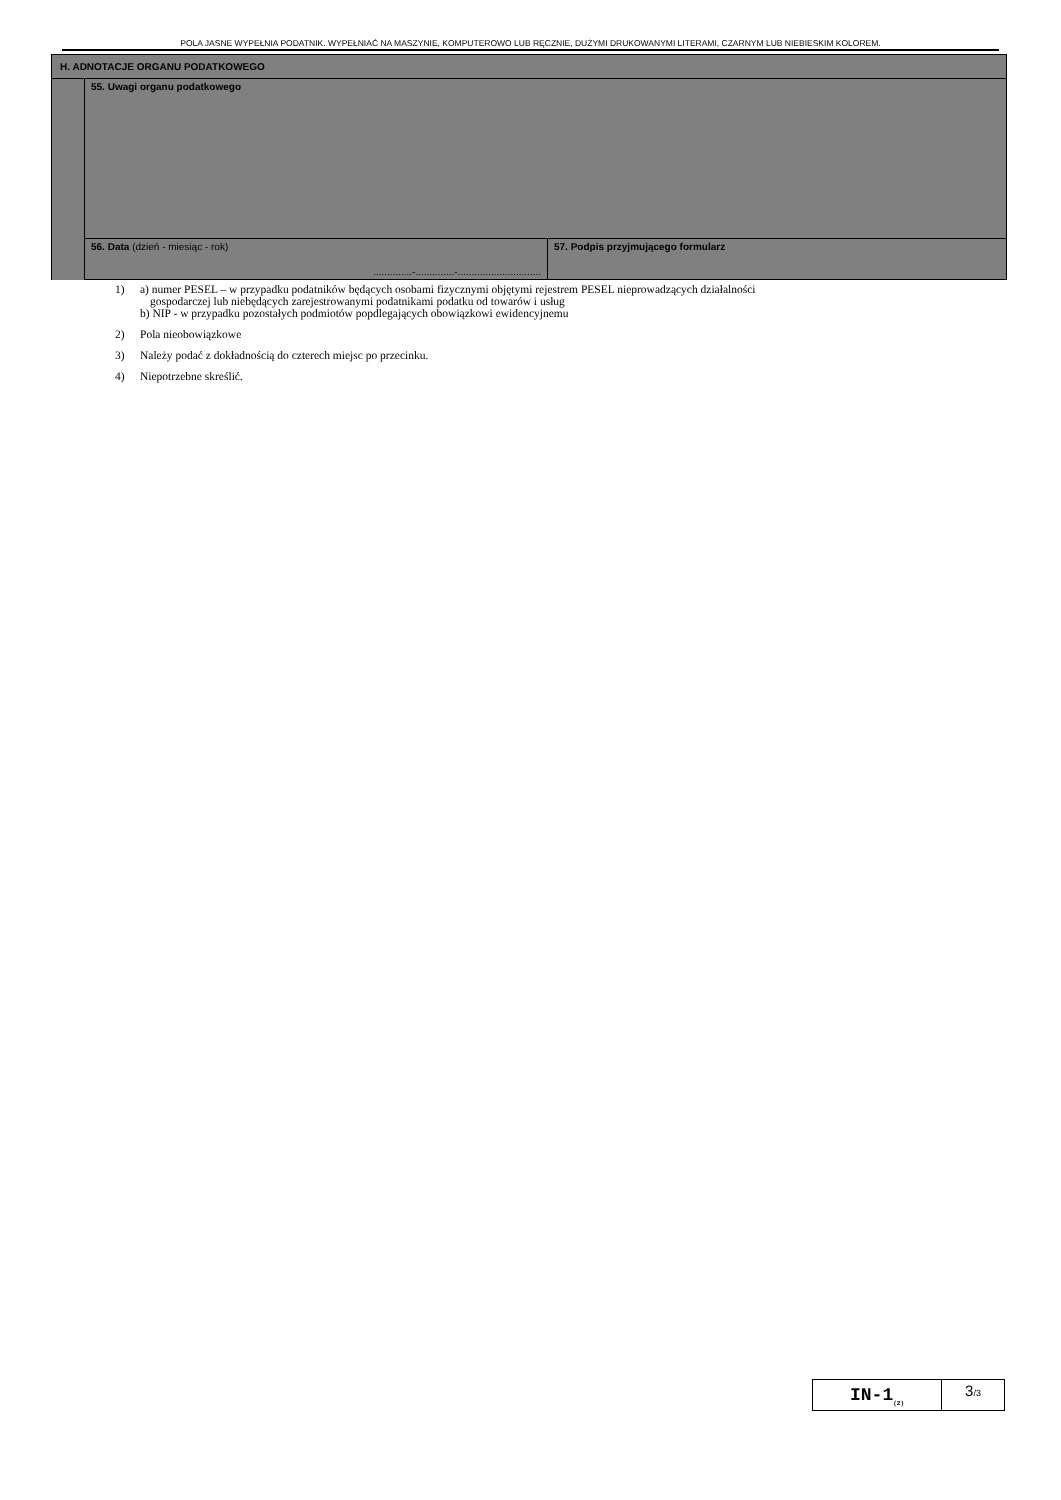POLA JASNE WYPEŁNIA PODATNIK. WYPEŁNIAĆ NA MASZYNIE, KOMPUTEROWO LUB RĘCZNIE, DUŻYMI DRUKOWANYMI LITERAMI, CZARNYM LUB NIEBIESKIM KOLOREM.
| H. ADNOTACJE ORGANU PODATKOWEGO | | |
| | 55. Uwagi organu podatkowego | |
| | 56. Data (dzień - miesiąc - rok) ..............-..............-.............................. | 57. Podpis przyjmującego formularz |
1) a) numer PESEL – w przypadku podatników będących osobami fizycznymi objętymi rejestrem PESEL nieprowadzących działalności
gospodarczej lub niebędących zarejestrowanymi podatnikami podatku od towarów i usług
b) NIP - w przypadku pozostałych podmiotów popdlegających obowiązkowi ewidencyjnemu
2) Pola nieobowiązkowe
3) Należy podać z dokładnością do czterech miejsc po przecinku.
4) Niepotrzebne skreślić.
IN-1<sub>(2)</sub>
3/3